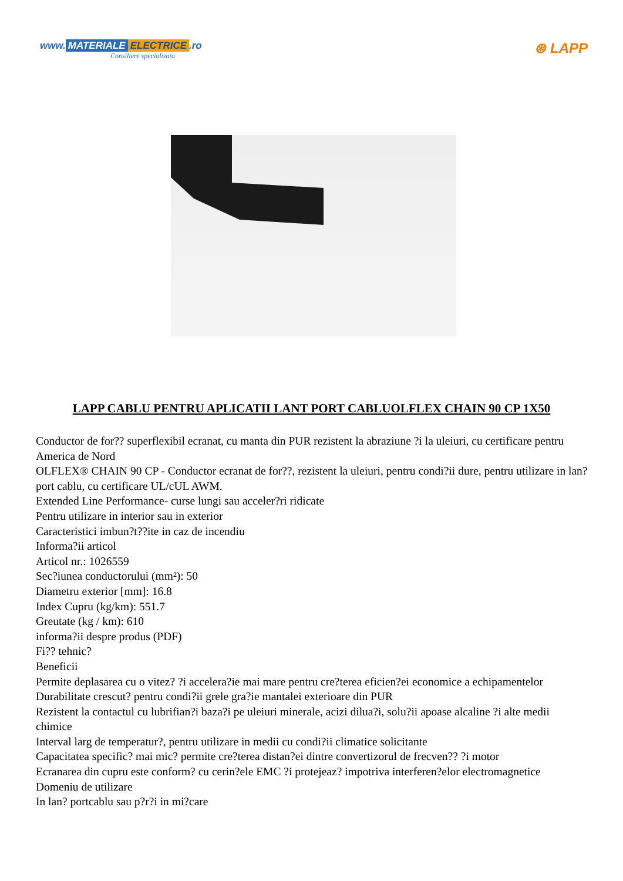www. MATERIALE ELECTRICE.ro
Consiliere specializata
⊛ LAPP
LAPP CABLU PENTRU APLICATII LANT PORT CABLUOLFLEX CHAIN 90 CP 1X50
Conductor de for?? superflexibil ecranat, cu manta din PUR rezistent la abraziune ?i la uleiuri, cu certificare pentru America de Nord
OLFLEX® CHAIN 90 CP - Conductor ecranat de for??, rezistent la uleiuri, pentru condi?ii dure, pentru utilizare in lan? port cablu, cu certificare UL/cUL AWM.
Extended Line Performance- curse lungi sau acceler?ri ridicate
Pentru utilizare in interior sau in exterior
Caracteristici imbun?t??ite in caz de incendiu
Informa?ii articol
Articol nr.: 1026559
Sec?iunea conductorului (mm²): 50
Diametru exterior [mm]: 16.8
Index Cupru (kg/km): 551.7
Greutate (kg / km): 610
informa?ii despre produs (PDF)
Fi?? tehnic?
Beneficii
Permite deplasarea cu o vitez? ?i accelera?ie mai mare pentru cre?terea eficien?ei economice a echipamentelor
Durabilitate crescut? pentru condi?ii grele gra?ie mantalei exterioare din PUR
Rezistent la contactul cu lubrifian?i baza?i pe uleiuri minerale, acizi dilua?i, solu?ii apoase alcaline ?i alte medii chimice
Interval larg de temperatur?, pentru utilizare in medii cu condi?ii climatice solicitante
Capacitatea specific? mai mic? permite cre?terea distan?ei dintre convertizorul de frecven?? ?i motor
Ecranarea din cupru este conform? cu cerin?ele EMC ?i protejeaz? impotriva interferen?elor electromagnetice
Domeniu de utilizare
In lan? portcablu sau p?r?i in mi?care